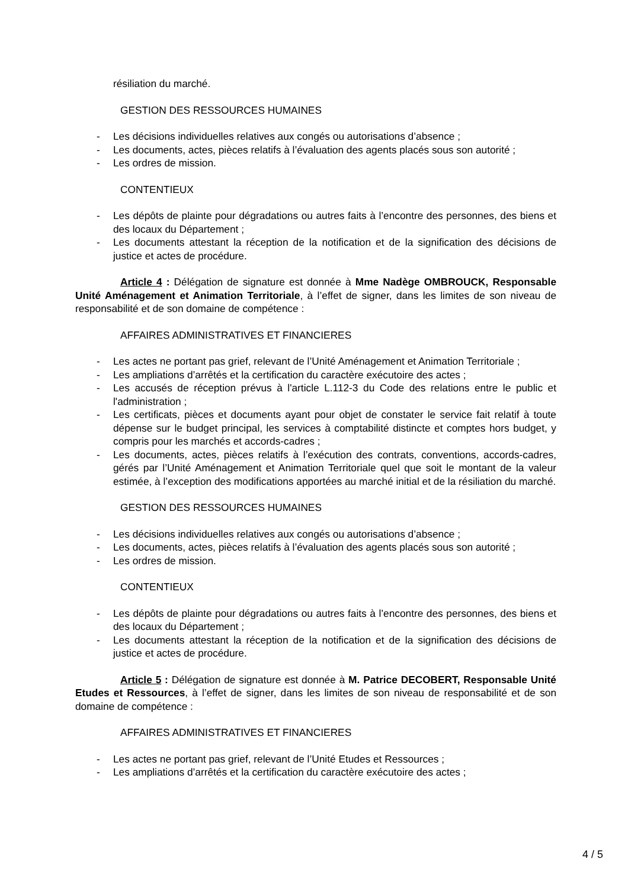résiliation du marché.
GESTION DES RESSOURCES HUMAINES
- Les décisions individuelles relatives aux congés ou autorisations d’absence ;
- Les documents, actes, pièces relatifs à l’évaluation des agents placés sous son autorité ;
- Les ordres de mission.
CONTENTIEUX
- Les dépôts de plainte pour dégradations ou autres faits à l’encontre des personnes, des biens et des locaux du Département ;
- Les documents attestant la réception de la notification et de la signification des décisions de justice et actes de procédure.
Article 4 : Délégation de signature est donnée à Mme Nadège OMBROUCK, Responsable Unité Aménagement et Animation Territoriale, à l’effet de signer, dans les limites de son niveau de responsabilité et de son domaine de compétence :
AFFAIRES ADMINISTRATIVES ET FINANCIERES
- Les actes ne portant pas grief, relevant de l’Unité Aménagement et Animation Territoriale ;
- Les ampliations d’arrêtés et la certification du caractère exécutoire des actes ;
- Les accusés de réception prévus à l'article L.112-3 du Code des relations entre le public et l'administration ;
- Les certificats, pièces et documents ayant pour objet de constater le service fait relatif à toute dépense sur le budget principal, les services à comptabilité distincte et comptes hors budget, y compris pour les marchés et accords-cadres ;
- Les documents, actes, pièces relatifs à l’exécution des contrats, conventions, accords-cadres, gérés par l’Unité Aménagement et Animation Territoriale quel que soit le montant de la valeur estimée, à l’exception des modifications apportées au marché initial et de la résiliation du marché.
GESTION DES RESSOURCES HUMAINES
- Les décisions individuelles relatives aux congés ou autorisations d’absence ;
- Les documents, actes, pièces relatifs à l’évaluation des agents placés sous son autorité ;
- Les ordres de mission.
CONTENTIEUX
- Les dépôts de plainte pour dégradations ou autres faits à l’encontre des personnes, des biens et des locaux du Département ;
- Les documents attestant la réception de la notification et de la signification des décisions de justice et actes de procédure.
Article 5 : Délégation de signature est donnée à M. Patrice DECOBERT, Responsable Unité Etudes et Ressources, à l’effet de signer, dans les limites de son niveau de responsabilité et de son domaine de compétence :
AFFAIRES ADMINISTRATIVES ET FINANCIERES
- Les actes ne portant pas grief, relevant de l’Unité Etudes et Ressources ;
- Les ampliations d’arrêtés et la certification du caractère exécutoire des actes ;
4 / 5